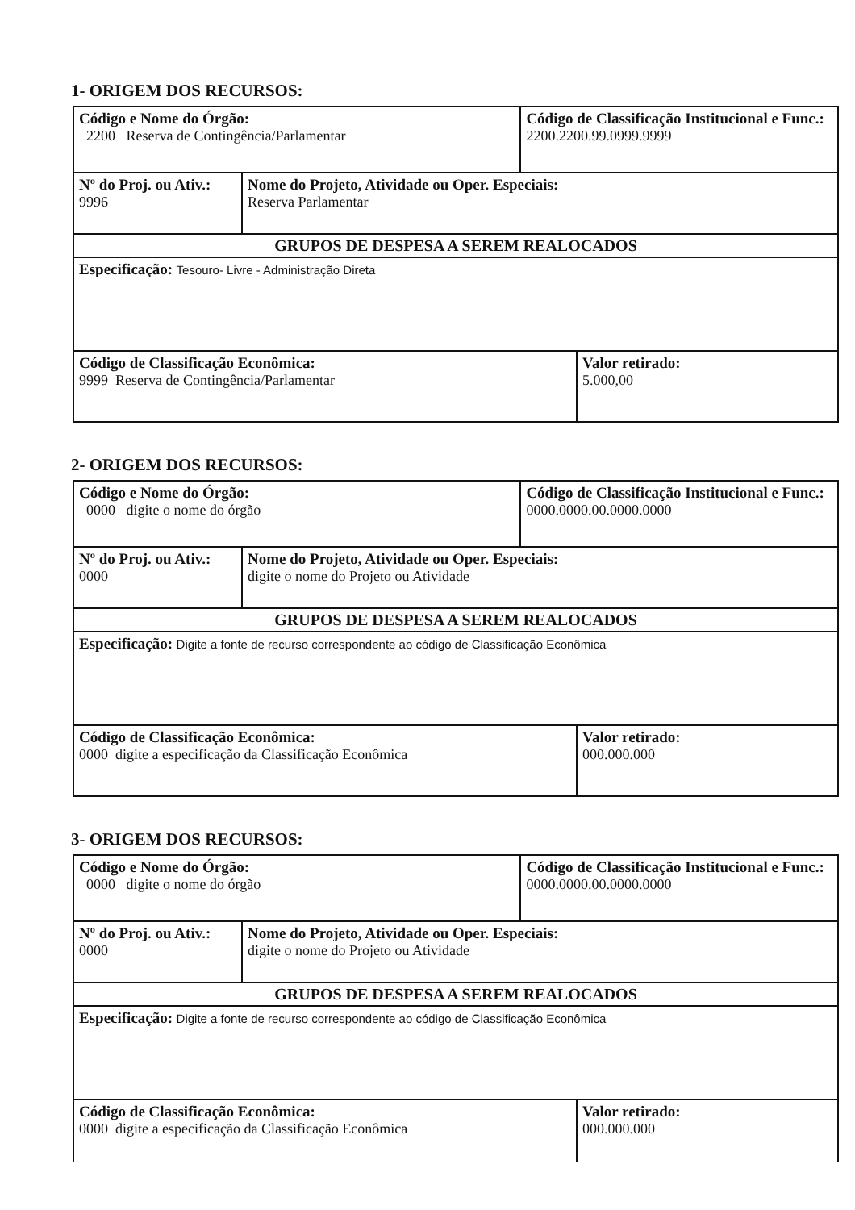1- ORIGEM DOS RECURSOS:
| Código e Nome do Órgão: 2200 Reserva de Contingência/Parlamentar | | Código de Classificação Institucional e Func.: 2200.2200.99.0999.9999 | |
| Nº do Proj. ou Ativ.: 9996 | Nome do Projeto, Atividade ou Oper. Especiais: Reserva Parlamentar | | |
| GRUPOS DE DESPESA A SEREM REALOCADOS | | | |
| Especificação: Tesouro- Livre - Administração Direta | | | |
| Código de Classificação Econômica: 9999 Reserva de Contingência/Parlamentar | | | Valor retirado: 5.000,00 |
2- ORIGEM DOS RECURSOS:
| Código e Nome do Órgão: 0000 digite o nome do órgão | | Código de Classificação Institucional e Func.: 0000.0000.00.0000.0000 | |
| Nº do Proj. ou Ativ.: 0000 | Nome do Projeto, Atividade ou Oper. Especiais: digite o nome do Projeto ou Atividade | | |
| GRUPOS DE DESPESA A SEREM REALOCADOS | | | |
| Especificação: Digite a fonte de recurso correspondente ao código de Classificação Econômica | | | |
| Código de Classificação Econômica: 0000 digite a especificação da Classificação Econômica | | | Valor retirado: 000.000.000 |
3- ORIGEM DOS RECURSOS:
| Código e Nome do Órgão: 0000 digite o nome do órgão | | Código de Classificação Institucional e Func.: 0000.0000.00.0000.0000 | |
| Nº do Proj. ou Ativ.: 0000 | Nome do Projeto, Atividade ou Oper. Especiais: digite o nome do Projeto ou Atividade | | |
| GRUPOS DE DESPESA A SEREM REALOCADOS | | | |
| Especificação: Digite a fonte de recurso correspondente ao código de Classificação Econômica | | | |
| Código de Classificação Econômica: 0000 digite a especificação da Classificação Econômica | | | Valor retirado: 000.000.000 |